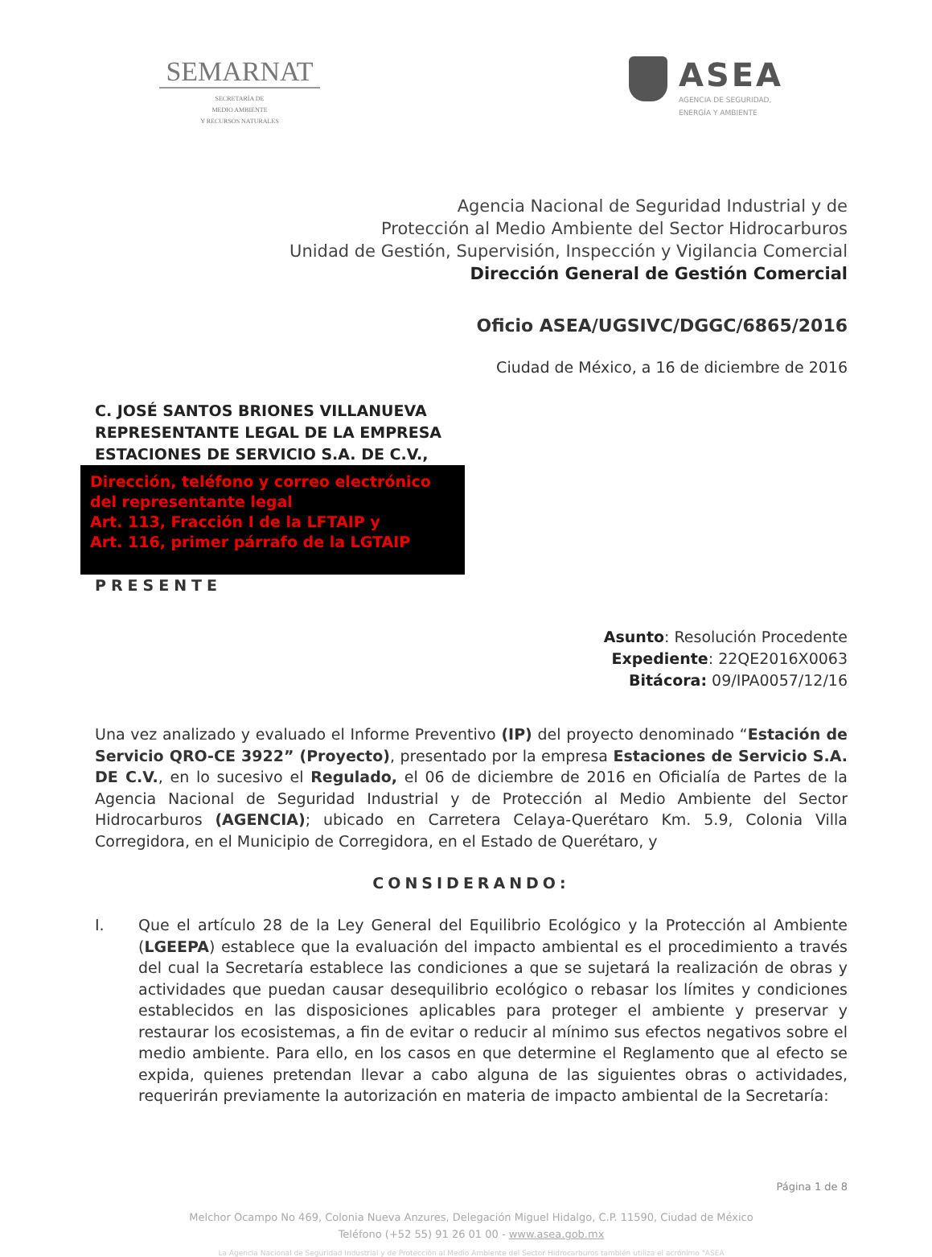SEMARNAT
SECRETARÍA DE
MEDIO AMBIENTE
Y RECURSOS NATURALES
ASEA
AGENCIA DE SEGURIDAD,
ENERGÍA Y AMBIENTE
Agencia Nacional de Seguridad Industrial y de
Protección al Medio Ambiente del Sector Hidrocarburos
Unidad de Gestión, Supervisión, Inspección y Vigilancia Comercial
Dirección General de Gestión Comercial
Oficio ASEA/UGSIVC/DGGC/6865/2016
Ciudad de México, a 16 de diciembre de 2016
C. JOSÉ SANTOS BRIONES VILLANUEVA
REPRESENTANTE LEGAL DE LA EMPRESA
ESTACIONES DE SERVICIO S.A. DE C.V.,
Dirección, teléfono y correo electrónico del representante legal
Art. 113, Fracción I de la LFTAIP y
Art. 116, primer párrafo de la LGTAIP
PRESENTE
Asunto: Resolución Procedente
Expediente: 22QE2016X0063
Bitácora: 09/IPA0057/12/16
Una vez analizado y evaluado el Informe Preventivo (IP) del proyecto denominado “Estación de Servicio QRO-CE 3922” (Proyecto), presentado por la empresa Estaciones de Servicio S.A. DE C.V., en lo sucesivo el Regulado, el 06 de diciembre de 2016 en Oficialía de Partes de la Agencia Nacional de Seguridad Industrial y de Protección al Medio Ambiente del Sector Hidrocarburos (AGENCIA); ubicado en Carretera Celaya-Querétaro Km. 5.9, Colonia Villa Corregidora, en el Municipio de Corregidora, en el Estado de Querétaro, y
CONSIDERANDO:
I. Que el artículo 28 de la Ley General del Equilibrio Ecológico y la Protección al Ambiente (LGEEPA) establece que la evaluación del impacto ambiental es el procedimiento a través del cual la Secretaría establece las condiciones a que se sujetará la realización de obras y actividades que puedan causar desequilibrio ecológico o rebasar los límites y condiciones establecidos en las disposiciones aplicables para proteger el ambiente y preservar y restaurar los ecosistemas, a fin de evitar o reducir al mínimo sus efectos negativos sobre el medio ambiente. Para ello, en los casos en que determine el Reglamento que al efecto se expida, quienes pretendan llevar a cabo alguna de las siguientes obras o actividades, requerirán previamente la autorización en materia de impacto ambiental de la Secretaría:
Página 1 de 8
Melchor Ocampo No 469, Colonia Nueva Anzures, Delegación Miguel Hidalgo, C.P. 11590, Ciudad de México
Teléfono (+52 55) 91 26 01 00 - www.asea.gob.mx
La Agencia Nacional de Seguridad Industrial y de Protección al Medio Ambiente del Sector Hidrocarburos también utiliza el acrónimo "ASEA